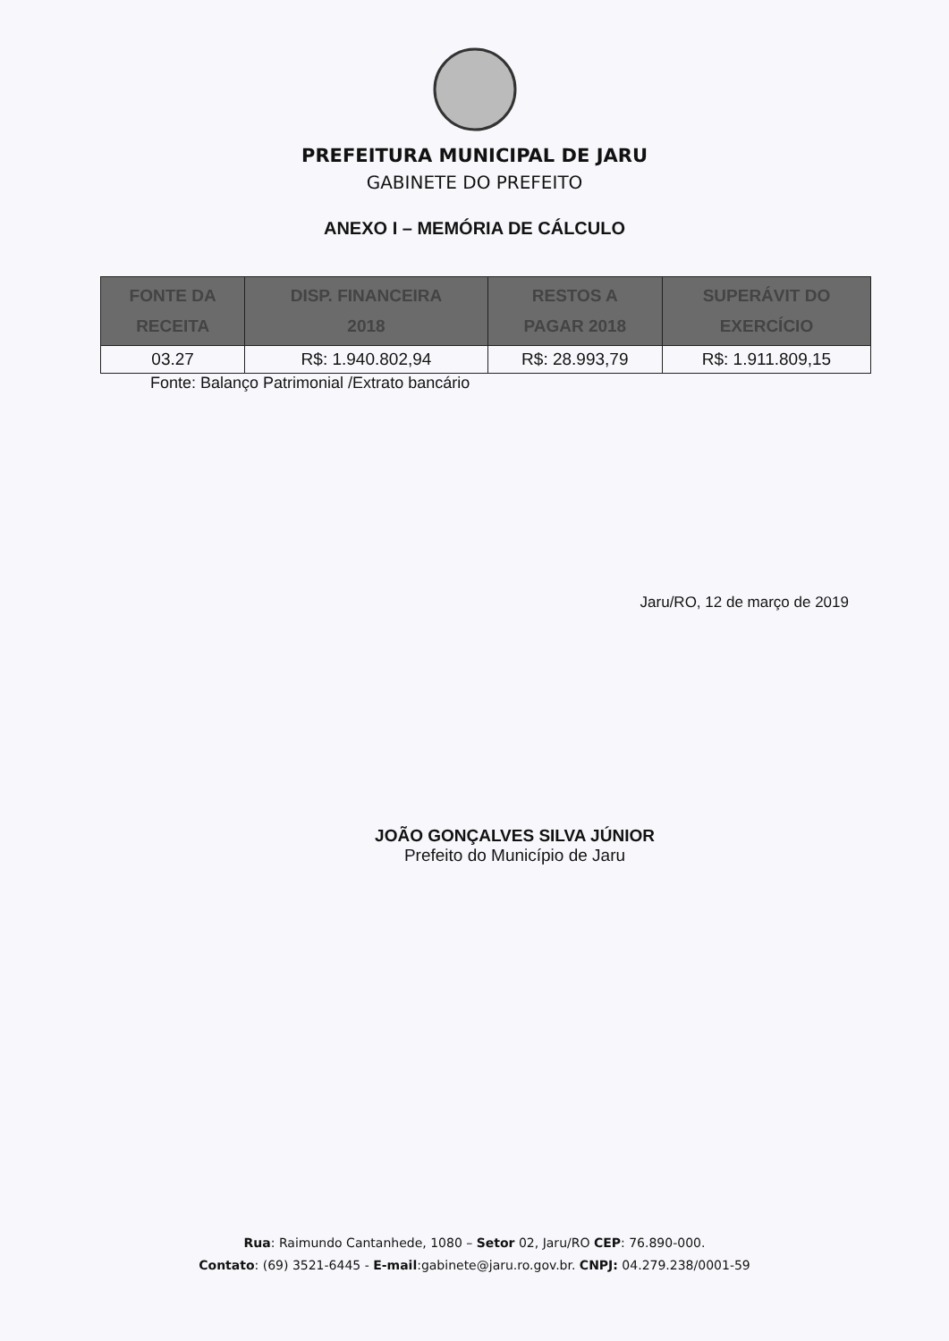PREFEITURA MUNICIPAL DE JARU
GABINETE DO PREFEITO
ANEXO I – MEMÓRIA DE CÁLCULO
| FONTE DA RECEITA | DISP. FINANCEIRA 2018 | RESTOS A PAGAR 2018 | SUPERÁVIT DO EXERCÍCIO |
| --- | --- | --- | --- |
| 03.27 | R$: 1.940.802,94 | R$: 28.993,79 | R$: 1.911.809,15 |
Fonte: Balanço Patrimonial /Extrato bancário
Jaru/RO, 12 de março de 2019
JOÃO GONÇALVES SILVA JÚNIOR
Prefeito do Município de Jaru
Rua: Raimundo Cantanhede, 1080 – Setor 02, Jaru/RO CEP: 76.890-000.
Contato: (69) 3521-6445 - E-mail:gabinete@jaru.ro.gov.br. CNPJ: 04.279.238/0001-59